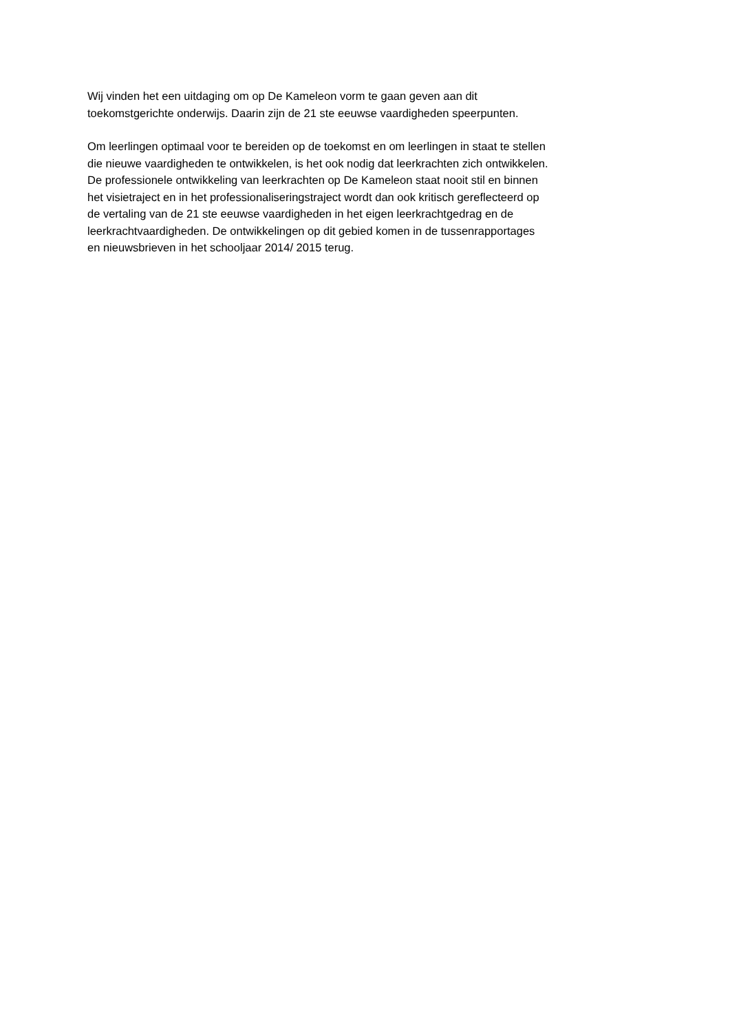Wij vinden het een uitdaging om op De Kameleon vorm te gaan geven aan dit
toekomstgerichte onderwijs. Daarin zijn de 21 ste eeuwse vaardigheden speerpunten.
Om leerlingen optimaal voor te bereiden op de toekomst en om leerlingen in staat te stellen
die nieuwe vaardigheden te ontwikkelen, is het ook nodig dat leerkrachten zich ontwikkelen.
De professionele ontwikkeling van leerkrachten op De Kameleon staat nooit stil en binnen
het visietraject en in het professionaliseringstraject wordt dan ook kritisch gereflecteerd op
de vertaling van de 21 ste eeuwse vaardigheden in het eigen leerkrachtgedrag en de
leerkrachtvaardigheden. De ontwikkelingen op dit gebied komen in de tussenrapportages
en nieuwsbrieven in het schooljaar 2014/ 2015 terug.